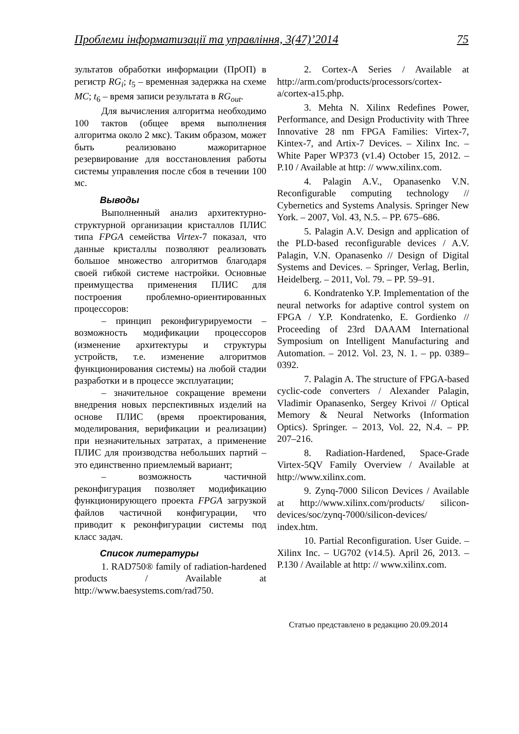Проблеми інформатизації та управління, 3(47)’2014 75
зультатов обработки информации (ПрОП) в регистр RG<sub>i</sub>; t<sub>5</sub> – временная задержка на схеме MC; t<sub>6</sub> – время записи результата в RG<sub>out</sub>.
Для вычисления алгоритма необходимо 100 тактов (общее время выполнения алгоритма около 2 мкс). Таким образом, может быть реализовано мажоритарное резервирование для восстановления работы системы управления после сбоя в течении 100 мс.
Выводы
Выполненный анализ архитектурно-структурной организации кристаллов ПЛИС типа FPGA семейства Virtex-7 показал, что данные кристаллы позволяют реализовать большое множество алгоритмов благодаря своей гибкой системе настройки. Основные преимущества применения ПЛИС для построения проблемно-ориентированных процессоров:
– принцип реконфигурируемости – возможность модификации процессоров (изменение архитектуры и структуры устройств, т.е. изменение алгоритмов функционирования системы) на любой стадии разработки и в процессе эксплуатации;
– значительное сокращение времени внедрения новых перспективных изделий на основе ПЛИС (время проектирования, моделирования, верификации и реализации) при незначительных затратах, а применение ПЛИС для производства небольших партий – это единственно приемлемый вариант;
– возможность частичной реконфигурация позволяет модификацию функционирующего проекта FPGA загрузкой файлов частичной конфигурации, что приводит к реконфигурации системы под класс задач.
Список литературы
1. RAD750® family of radiation-hardened products / Available at http://www.baesystems.com/rad750.
2. Cortex-A Series / Available at http://arm.com/products/processors/cortex-a/cortex-a15.php.
3. Mehta N. Xilinx Redefines Power, Performance, and Design Productivity with Three Innovative 28 nm FPGA Families: Virtex-7, Kintex-7, and Artix-7 Devices. – Xilinx Inc. – White Paper WP373 (v1.4) October 15, 2012. – P.10 / Available at http: // www.xilinx.com.
4. Palagin A.V., Opanasenko V.N. Reconfigurable computing technology // Cybernetics and Systems Analysis. Springer New York. – 2007, Vol. 43, N.5. – PP. 675–686.
5. Palagin A.V. Design and application of the PLD-based reconfigurable devices / A.V. Palagin, V.N. Opanasenko // Design of Digital Systems and Devices. – Springer, Verlag, Berlin, Heidelberg. – 2011, Vol. 79. – PP. 59–91.
6. Kondratenko Y.P. Implementation of the neural networks for adaptive control system on FPGA / Y.P. Kondratenko, E. Gordienko // Proceeding of 23rd DAAAM International Symposium on Intelligent Manufacturing and Automation. – 2012. Vol. 23, N. 1. – pp. 0389–0392.
7. Palagin A. The structure of FPGA-based cyclic-code converters / Alexander Palagin, Vladimir Opanasenko, Sergey Krivoi // Optical Memory & Neural Networks (Information Optics). Springer. – 2013, Vol. 22, N.4. – PP. 207–216.
8. Radiation-Hardened, Space-Grade Virtex-5QV Family Overview / Available at http://www.xilinx.com.
9. Zynq-7000 Silicon Devices / Available at http://www.xilinx.com/products/ silicon-devices/soc/zynq-7000/silicon-devices/ index.htm.
10. Partial Reconfiguration. User Guide. – Xilinx Inc. – UG702 (v14.5). April 26, 2013. – P.130 / Available at http: // www.xilinx.com.
Статью представлено в редакцию 20.09.2014